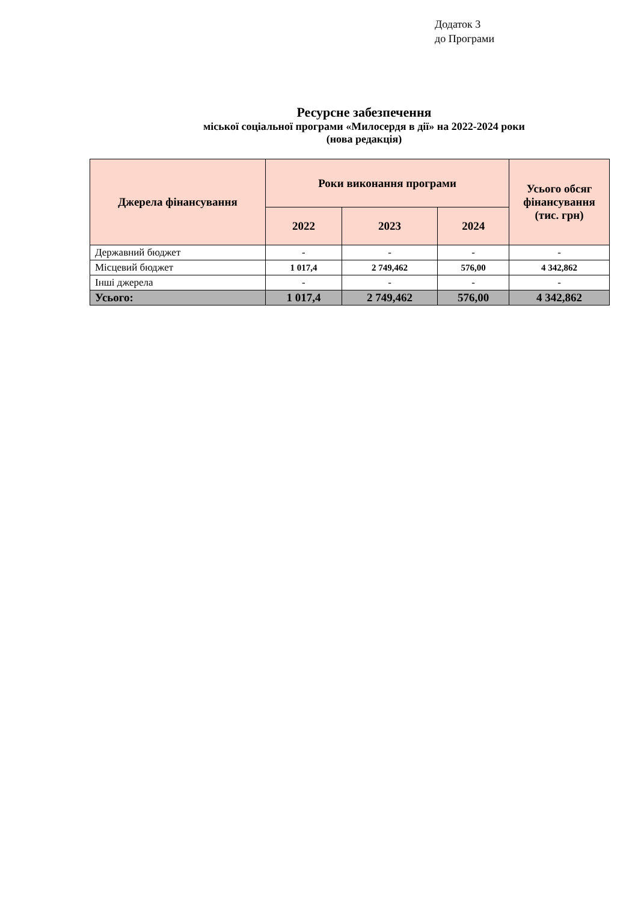Додаток 3
до Програми
Ресурсне забезпечення
міської соціальної програми «Милосердя в дії» на 2022-2024 роки
(нова редакція)
| Джерела фінансування | Роки виконання програми | | | Усього обсяг фінансування (тис. грн) |
| --- | --- | --- | --- | --- |
| | 2022 | 2023 | 2024 | |
| Державний бюджет | - | - | - | - |
| Місцевий бюджет | 1 017,4 | 2 749,462 | 576,00 | 4 342,862 |
| Інші джерела | - | - | - | - |
| Усього: | 1 017,4 | 2 749,462 | 576,00 | 4 342,862 |